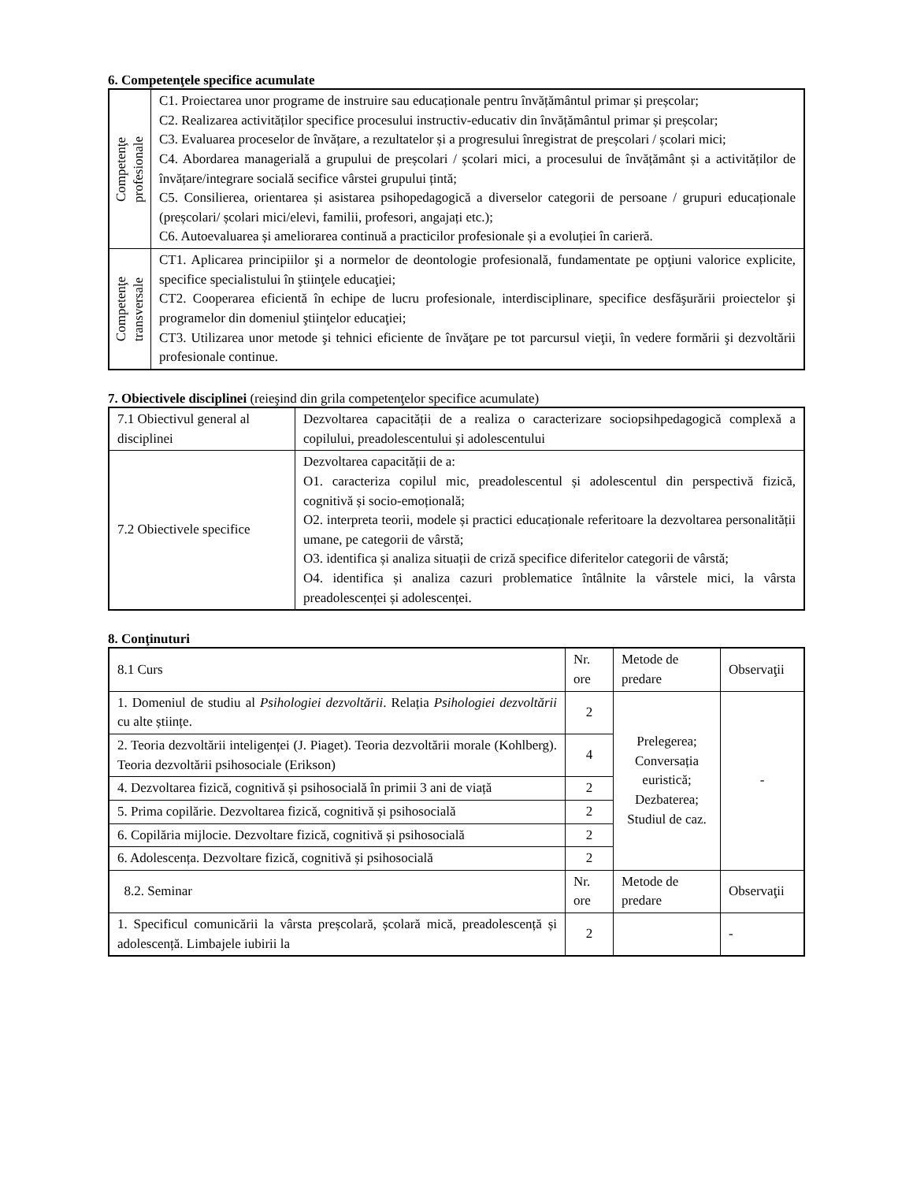6. Competenţele specifice acumulate
| Competenţe profesionale | C1. Proiectarea unor programe de instruire sau educaționale pentru învățământul primar și preșcolar; C2. Realizarea activităților specifice procesului instructiv-educativ din învățământul primar și preșcolar; C3. Evaluarea proceselor de învățare, a rezultatelor și a progresului înregistrat de preșcolari / școlari mici; C4. Abordarea managerială a grupului de preșcolari / școlari mici, a procesului de învățământ și a activităților de învățare/integrare socială secifice vârstei grupului țintă; C5. Consilierea, orientarea și asistarea psihopedagogică a diverselor categorii de persoane / grupuri educaționale (preșcolari/ școlari mici/elevi, familii, profesori, angajați etc.); C6. Autoevaluarea și ameliorarea continuă a practicilor profesionale și a evoluției în carieră. |
| Competenţe transversale | CT1. Aplicarea principiilor şi a normelor de deontologie profesională, fundamentate pe opţiuni valorice explicite, specifice specialistului în ştiinţele educaţiei; CT2. Cooperarea eficientă în echipe de lucru profesionale, interdisciplinare, specifice desfăşurării proiectelor şi programelor din domeniul ştiinţelor educaţiei; CT3. Utilizarea unor metode şi tehnici eficiente de învăţare pe tot parcursul vieţii, în vedere formării şi dezvoltării profesionale continue. |
7. Obiectivele disciplinei (reieşind din grila competenţelor specifice acumulate)
| 7.1 Obiectivul general al disciplinei | Dezvoltarea capacității de a realiza o caracterizare sociopsihpedagogică complexă a copilului, preadolescentului și adolescentului |
| 7.2 Obiectivele specifice | Dezvoltarea capacității de a: O1. caracteriza copilul mic, preadolescentul și adolescentul din perspectivă fizică, cognitivă și socio-emoțională; O2. interpreta teorii, modele și practici educaționale referitoare la dezvoltarea personalității umane, pe categorii de vârstă; O3. identifica și analiza situații de criză specifice diferitelor categorii de vârstă; O4. identifica și analiza cazuri problematice întâlnite la vârstele mici, la vârsta preadolescenței și adolescenței. |
8. Conţinuturi
| 8.1 Curs | Nr. ore | Metode de predare | Observaţii |
| --- | --- | --- | --- |
| 1. Domeniul de studiu al Psihologiei dezvoltării . Relația Psihologiei dezvoltării cu alte științe. | 2 | Prelegerea; Conversația euristică; Dezbaterea; Studiul de caz. | - |
| 2. Teoria dezvoltării inteligenței (J. Piaget). Teoria dezvoltării morale (Kohlberg). Teoria dezvoltării psihosociale (Erikson) | 4 | | |
| 4. Dezvoltarea fizică, cognitivă și psihosocială în primii 3 ani de viață | 2 | | |
| 5. Prima copilărie. Dezvoltarea fizică, cognitivă și psihosocială | 2 | | |
| 6. Copilăria mijlocie. Dezvoltare fizică, cognitivă și psihosocială | 2 | | |
| 6. Adolescența. Dezvoltare fizică, cognitivă și psihosocială | 2 | | |
| 8.2. Seminar | Nr. ore | Metode de predare | Observaţii |
| 1. Specificul comunicării la vârsta preșcolară, școlară mică, preadolescență și adolescență. Limbajele iubirii la | 2 | | - |